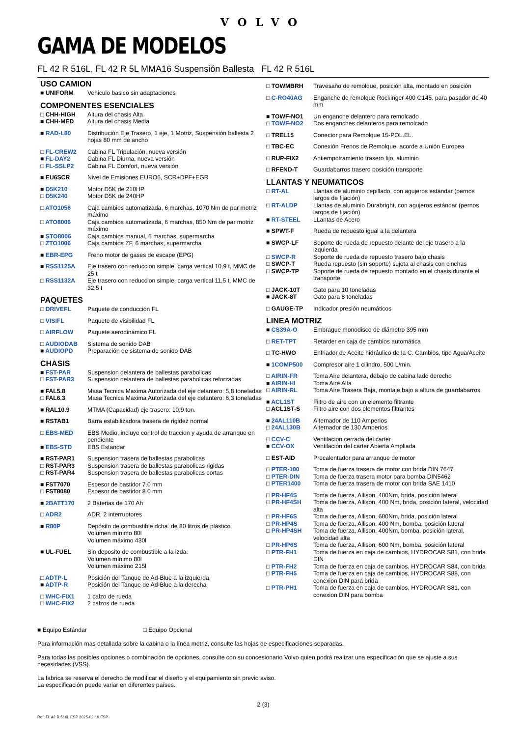VOLVO
GAMA DE MODELOS
FL 42 R 516L, FL 42 R 5L MMA16 Suspensión Ballesta FL 42 R 516L
USO CAMION
| ■ UNIFORM | Vehiculo basico sin adaptaciones |
COMPONENTES ESENCIALES
| □ CHH-HIGH | Altura del chasis Alta |
| ■ CHH-MED | Altura del chasis Media |
| ■ RAD-L80 | Distribución Eje Trasero, 1 eje, 1 Motriz, Suspensión ballesta 2 hojas 80 mm de ancho |
| □ FL-CREW2 | Cabina FL Tripulación, nueva versión |
| ■ FL-DAY2 | Cabina FL Diurna, nueva versión |
| □ FL-SSLP2 | Cabina FL Comfort, nueva versión |
| ■ EU6SCR | Nivel de Emisiones EURO6, SCR+DPF+EGR |
| ■ D5K210 | Motor D5K de 210HP |
| □ D5K240 | Motor D5K de 240HP |
| □ ATO1056 | Caja cambios automatizada, 6 marchas, 1070 Nm de par motriz máximo |
| □ ATO8006 | Caja cambios automatizada, 6 marchas, 850 Nm de par motriz máximo |
| ■ STO8006 | Caja cambios manual, 6 marchas, supermarcha |
| □ ZTO1006 | Caja cambios ZF, 6 marchas, supermarcha |
| ■ EBR-EPG | Freno motor de gases de escape (EPG) |
| ■ RSS1125A | Eje trasero con reduccion simple, carga vertical 10,9 t, MMC de 25 t |
| □ RSS1132A | Eje trasero con reduccion simple, carga vertical 11,5 t, MMC de 32,5 t |
PAQUETES
| □ DRIVEFL | Paquete de conducción FL |
| □ VISIFL | Paquete de visibilidad FL |
| □ AIRFLOW | Paquete aerodinámico FL |
| □ AUDIODAB | Sistema de sonido DAB |
| ■ AUDIOPD | Preparación de sistema de sonido DAB |
CHASIS
| ■ FST-PAR | Suspension delantera de ballestas parabolicas |
| □ FST-PAR3 | Suspension delantera de ballestas parabolicas reforzadas |
| ■ FAL5.8 | Masa Tecnica Maxima Autorizada del eje delantero: 5,8 toneladas |
| □ FAL6.3 | Masa Tecnica Maxima Autorizada del eje delantero: 6,3 toneladas |
| ■ RAL10.9 | MTMA (Capacidad) eje trasero: 10,9 ton. |
| ■ RSTAB1 | Barra estabilizadora trasera de rigidez normal |
| □ EBS-MED | EBS Medio, incluye control de traccion y ayuda de arranque en pendiente |
| ■ EBS-STD | EBS Estandar |
| ■ RST-PAR1 | Suspension trasera de ballestas parabolicas |
| □ RST-PAR3 | Suspension trasera de ballestas parabolicas rigidas |
| □ RST-PAR4 | Suspension trasera de ballestas parabolicas cortas |
| ■ FST7070 | Espesor de bastidor 7.0 mm |
| □ FST8080 | Espesor de bastidor 8.0 mm |
| ■ 2BATT170 | 2 Baterias de 170 Ah |
| □ ADR2 | ADR, 2 interruptores |
| ■ R80P | Depósito de combustible dcha. de 80 litros de plástico Volumen mínimo 80l Volumen máximo 430l |
| ■ UL-FUEL | Sin deposito de combustible a la izda. Volumen mínimo 80l Volumen máximo 215l |
| □ ADTP-L | Posición del Tanque de Ad-Blue a la izquierda |
| ■ ADTP-R | Posición del Tanque de Ad-Blue a la derecha |
| □ WHC-FIX1 | 1 calzo de rueda |
| □ WHC-FIX2 | 2 calzos de rueda |
| □ TOWMBRH | Travesaño de remolque, posición alta, montado en posición |
| □ C-RO40AG | Enganche de remolque Rockinger 400 G145, para pasador de 40 mm |
| ■ TOWF-NO1 | Un enganche delantero para remolcado |
| □ TOWF-NO2 | Dos enganches delanteros para remolcado |
| □ TREL15 | Conector para Remolque 15-POL.EL. |
| □ TBC-EC | Conexión Frenos de Remolque, acorde a Unión Europea |
| □ RUP-FIX2 | Antiempotramiento trasero fijo, aluminio |
| □ RFEND-T | Guardabarros trasero posición transporte |
LLANTAS Y NEUMATICOS
| □ RT-AL | Llantas de aluminio cepillado, con agujeros estándar (pernos largos de fijación) |
| □ RT-ALDP | Llantas de aluminio Durabright, con agujeros estándar (pernos largos de fijación) |
| ■ RT-STEEL | LLantas de Acero |
| ■ SPWT-F | Rueda de repuesto igual a la delantera |
| ■ SWCP-LF | Soporte de rueda de repuesto delante del eje trasero a la izquierda |
| □ SWCP-R | Soporte de rueda de repuesto trasero bajo chasis |
| □ SWCP-T | Rueda repuesto (sin soporte) sujeta al chasis con cinchas |
| □ SWCP-TP | Soporte de rueda de repuesto montado en el chasis durante el transporte |
| □ JACK-10T | Gato para 10 toneladas |
| ■ JACK-8T | Gato para 8 toneladas |
| □ GAUGE-TP | Indicador presión neumáticos |
LINEA MOTRIZ
| ■ CS39A-O | Embrague monodisco de diámetro 395 mm |
| □ RET-TPT | Retarder en caja de cambios automática |
| □ TC-HWO | Enfriador de Aceite hidráulico de la C. Cambios, tipo Agua/Aceite |
| ■ 1COMP500 | Compresor aire 1 cilindro, 500 L/min. |
| □ AIRIN-FR | Toma Aire delantera, debajo de cabina lado derecho |
| ■ AIRIN-HI | Toma Aire Alta |
| □ AIRIN-RL | Toma Aire Trasera Baja, montaje bajo a altura de guardabarros |
| ■ ACL1ST | Filtro de aire con un elemento filtrante |
| □ ACL1ST-S | Filtro aire con dos elementos filtrantes |
| ■ 24AL110B | Alternador de 110 Amperios |
| □ 24AL130B | Alternador de 130 Amperios |
| □ CCV-C | Ventilacion cerrada del carter |
| ■ CCV-OX | Ventilación del cárter Abierta Ampliada |
| □ EST-AID | Precalentador para arranque de motor |
| □ PTER-100 | Toma de fuerza trasera de motor con brida DIN 7647 |
| □ PTER-DIN | Toma de fuerza trasera motor para bomba DIN5462 |
| □ PTER1400 | Toma de fuerza trasera de motor con brida SAE 1410 |
| □ PR-HF4S | Toma de fuerza, Allison, 400Nm, brida, posición lateral |
| □ PR-HF4SH | Toma de fuerza, Allison, 400 Nm, brida, posición lateral, velocidad alta |
| □ PR-HF6S | Toma de fuerza, Allison, 600Nm, brida, posición lateral |
| □ PR-HP4S | Toma de fuerza, Allison, 400 Nm, bomba, posición lateral |
| □ PR-HP4SH | Toma de fuerza, Allison, 400Nm, bomba, posición lateral, velocidad alta |
| □ PR-HP6S | Toma de fuerza, Allison, 600 Nm, bomba, posición lateral |
| □ PTR-FH1 | Toma de fuerza en caja de cambios, HYDROCAR S81, con brida DIN |
| □ PTR-FH2 | Toma de fuerza en caja de cambios, HYDROCAR S84, con brida |
| □ PTR-FH5 | Toma de fuerza en caja de cambios, HYDROCAR S88, con conexion DIN para brida |
| □ PTR-PH1 | Toma de fuerza en caja de cambios, HYDROCAR S81, con conexion DIN para bomba |
■ Equipo Estándar □ Equipo Opcional
Para información mas detallada sobre la cabina o la línea motriz, consulte las hojas de especificaciones separadas.
Para todas las posibles opciones o combinación de opciones, consulte con su concesionario Volvo quien podrá realizar una especificación que se ajuste a sus necesidades (VSS).
La fabrica se reserva el derecho de modificar el diseño y el equipamiento sin previo aviso.
La especificación puede variar en diferentes países.
2 (3)
Ref: FL 42 R 516L ESP 2025-02-19 ESP